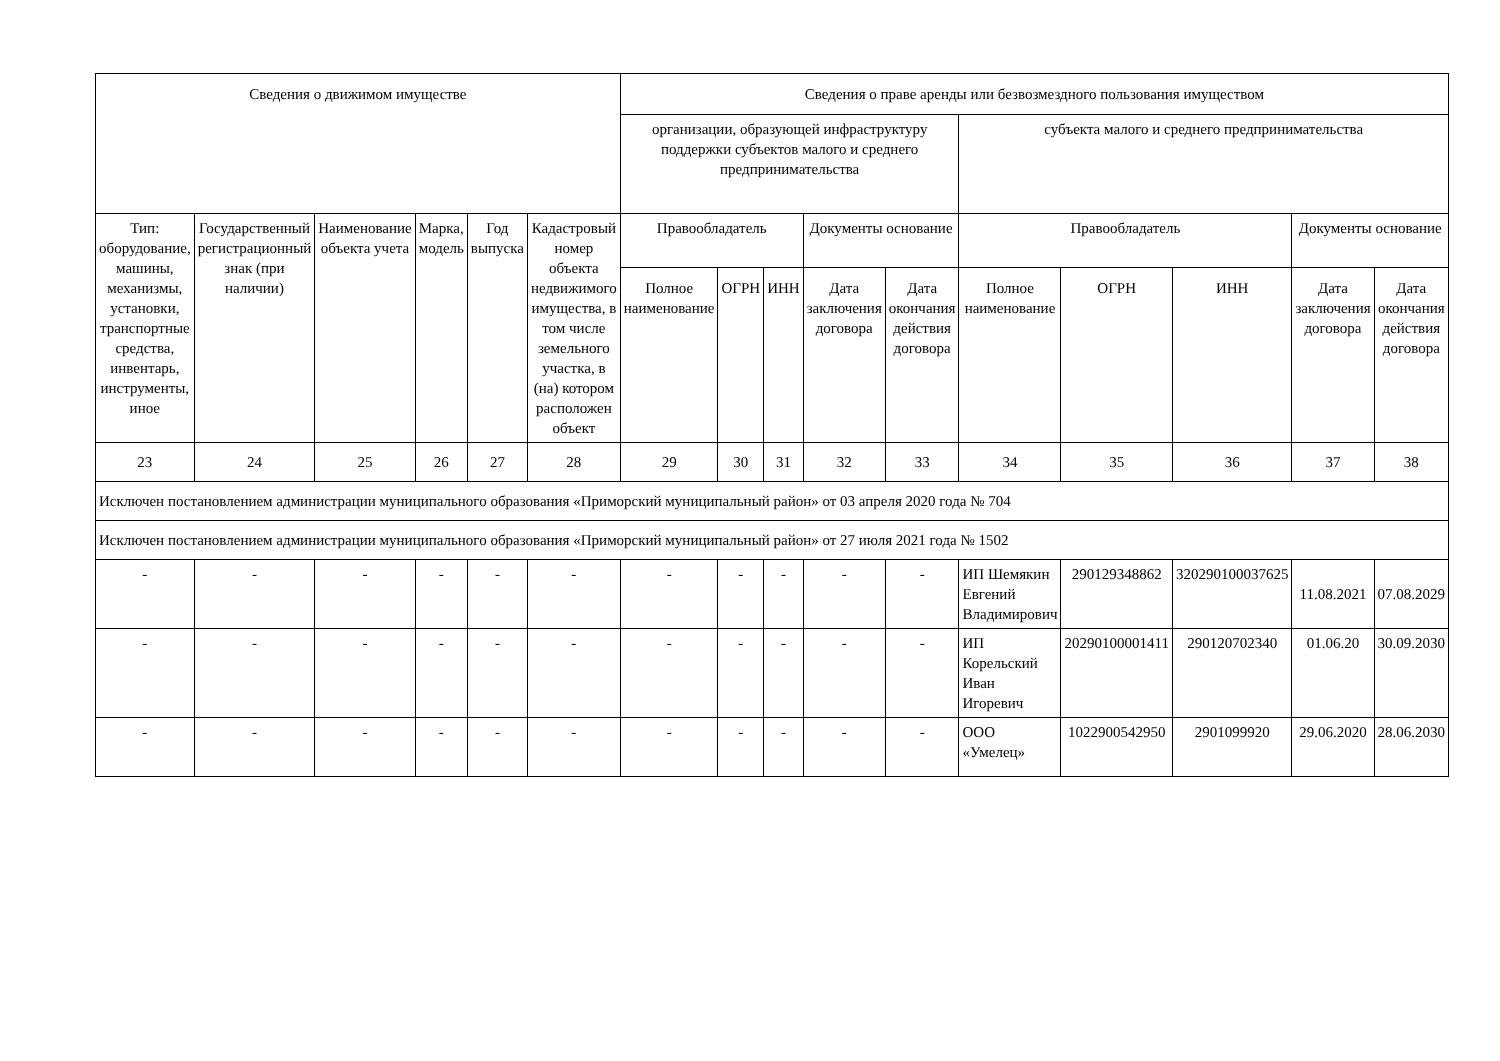| Сведения о движимом имуществе | | | | | | Сведения о праве аренды или безвозмездного пользования имуществом | | | | | | | | | |
| --- | --- | --- | --- | --- | --- | --- | --- | --- | --- | --- | --- | --- | --- | --- | --- |
| | | | | | | организации, образующей инфраструктуру поддержки субъектов малого и среднего предпринимательства | | | | | субъекта малого и среднего предпринимательства | | | | |
| Тип: оборудование, машины, механизмы, установки, транспортные средства, инвентарь, инструменты, иное | Государственный регистрационный знак (при наличии) | Наименование объекта учета | Марка, модель | Год выпуска | Кадастровый номер объекта недвижимого имущества, в том числе земельного участка, в (на) котором расположен объект | Правообладатель | | | Документы основание | | Правообладатель | | | Документы основание | |
| | | | | | | Полное наименование | ОГРН | ИНН | Дата заключения договора | Дата окончания действия договора | Полное наименование | ОГРН | ИНН | Дата заключения договора | Дата окончания действия договора |
| 23 | 24 | 25 | 26 | 27 | 28 | 29 | 30 | 31 | 32 | 33 | 34 | 35 | 36 | 37 | 38 |
| Исключен постановлением администрации муниципального образования «Приморский муниципальный район» от 03 апреля 2020 года № 704 | | | | | | | | | | | | | | | |
| Исключен постановлением администрации муниципального образования «Приморский муниципальный район» от 27 июля 2021 года № 1502 | | | | | | | | | | | | | | | |
| - | - | - | - | - | - | - | - | - | - | - | ИП Шемякин Евгений Владимирович | 290129348862 | 320290100037625 | 11.08.2021 | 07.08.2029 |
| - | - | - | - | - | - | - | - | - | - | - | ИП Корельский Иван Игоревич | 20290100001411 | 290120702340 | 01.06.20 | 30.09.2030 |
| - | - | - | - | - | - | - | - | - | - | - | ООО «Умелец» | 1022900542950 | 2901099920 | 29.06.2020 | 28.06.2030 |